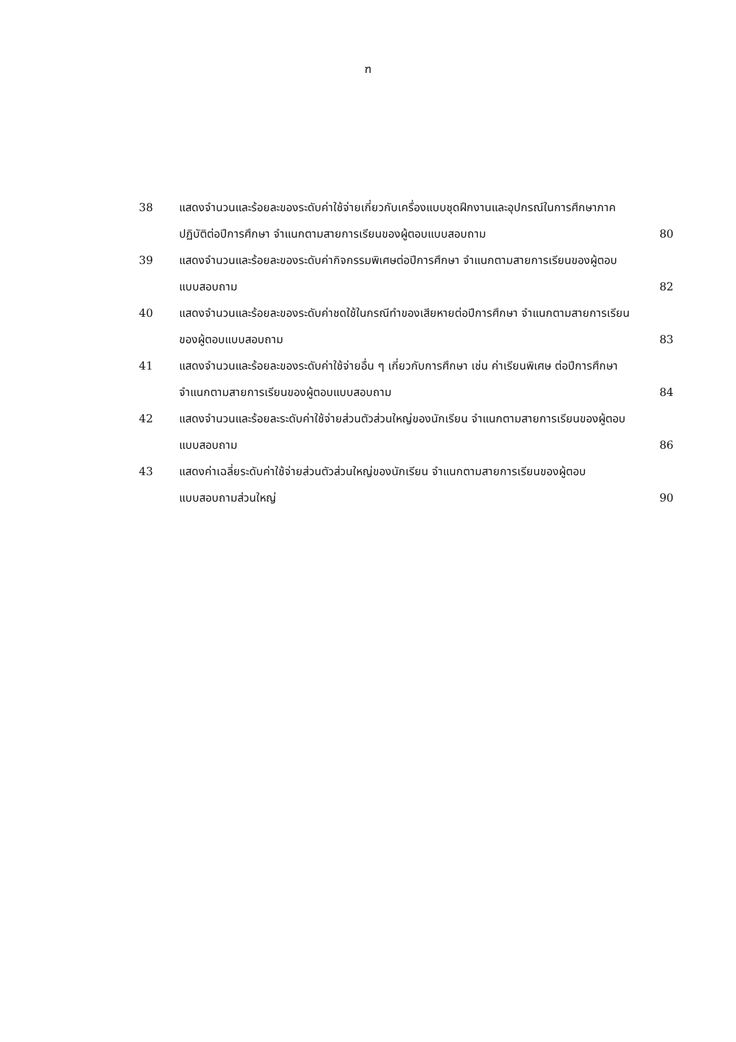ฑ
38 แสดงจำนวนและร้อยละของระดับค่าใช้จ่ายเกี่ยวกับเครื่องแบบชุดฝึกงานและอุปกรณ์ในการศึกษาภาคปฏิบัติต่อปีการศึกษา จำแนกตามสายการเรียนของผู้ตอบแบบสอบถาม
80
39 แสดงจำนวนและร้อยละของระดับค่ากิจกรรมพิเศษต่อปีการศึกษา จำแนกตามสายการเรียนของผู้ตอบแบบสอบถาม
82
40 แสดงจำนวนและร้อยละของระดับค่าชดใช้ในกรณีทำของเสียหายต่อปีการศึกษา จำแนกตามสายการเรียนของผู้ตอบแบบสอบถาม
83
41 แสดงจำนวนและร้อยละของระดับค่าใช้จ่ายอื่น ๆ เกี่ยวกับการศึกษา เช่น ค่าเรียนพิเศษ ต่อปีการศึกษา จำแนกตามสายการเรียนของผู้ตอบแบบสอบถาม
84
42 แสดงจำนวนและร้อยละระดับค่าใช้จ่ายส่วนตัวส่วนใหญ่ของนักเรียน จำแนกตามสายการเรียนของผู้ตอบแบบสอบถาม
86
43 แสดงค่าเฉลี่ยระดับค่าใช้จ่ายส่วนตัวส่วนใหญ่ของนักเรียน จำแนกตามสายการเรียนของผู้ตอบแบบสอบถามส่วนใหญ่
90